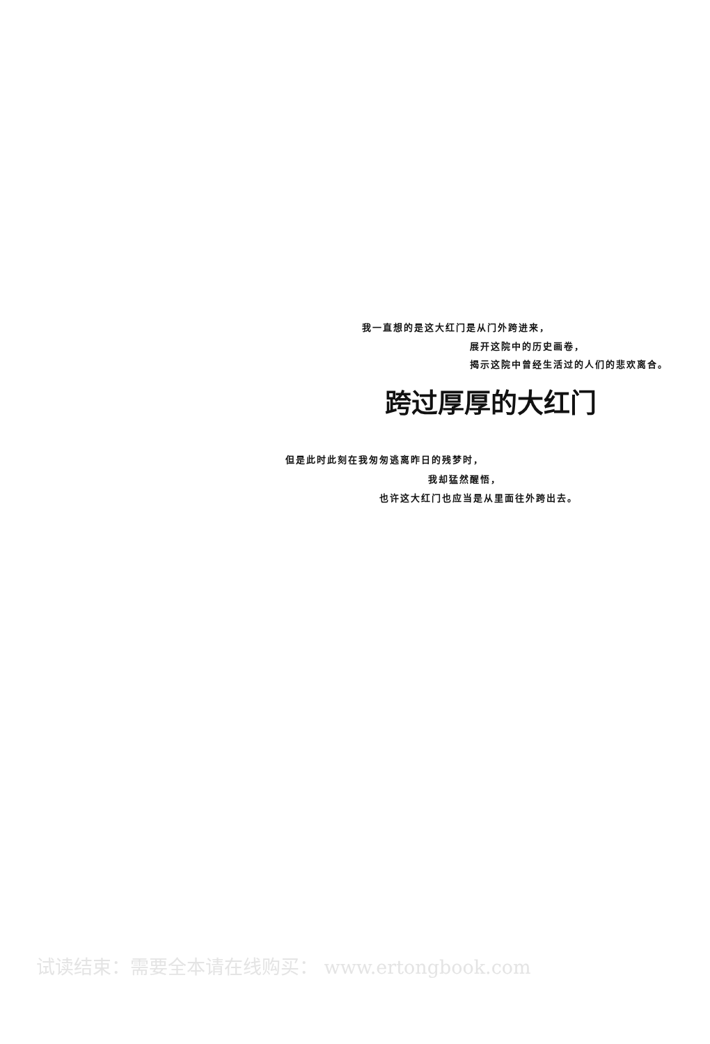我一直想的是这大红门是从门外跨进来，
展开这院中的历史画卷，
揭示这院中曾经生活过的人们的悲欢离合。
跨过厚厚的大红门
但是此时此刻在我匆匆逃离昨日的残梦时，
我却猛然醒悟，
也许这大红门也应当是从里面往外跨出去。
试读结束：需要全本请在线购买： www.ertongbook.com